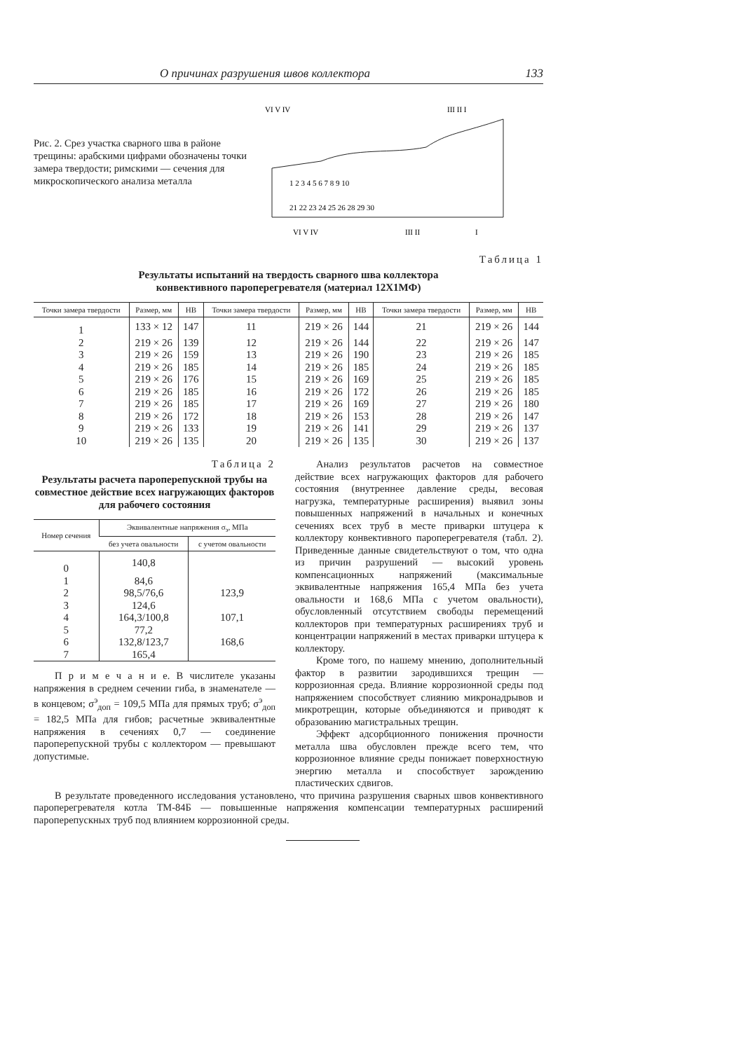О причинах разрушения швов коллектора 133
Рис. 2. Срез участка сварного шва в районе трещины: арабскими цифрами обозначены точки замера твердости; римскими — сечения для микроскопического анализа металла
VI V IV
III II I
VI V IV
III II
I
1 2 3 4 5 6 7 8 9 10
21 22 23 24 25 26 28 29 30
Таблица 1
Результаты испытаний на твердость сварного шва коллектора
конвективного пароперегревателя (материал 12Х1МФ)
| Точки замера твердости | Размер, мм | НВ | Точки замера твердости | Размер, мм | НВ | Точки замера твердости | Размер, мм | НВ |
| --- | --- | --- | --- | --- | --- | --- | --- | --- |
| 1 | 133 × 12 | 147 | 11 | 219 × 26 | 144 | 21 | 219 × 26 | 144 |
| 2 | 219 × 26 | 139 | 12 | 219 × 26 | 144 | 22 | 219 × 26 | 147 |
| 3 | 219 × 26 | 159 | 13 | 219 × 26 | 190 | 23 | 219 × 26 | 185 |
| 4 | 219 × 26 | 185 | 14 | 219 × 26 | 185 | 24 | 219 × 26 | 185 |
| 5 | 219 × 26 | 176 | 15 | 219 × 26 | 169 | 25 | 219 × 26 | 185 |
| 6 | 219 × 26 | 185 | 16 | 219 × 26 | 172 | 26 | 219 × 26 | 185 |
| 7 | 219 × 26 | 185 | 17 | 219 × 26 | 169 | 27 | 219 × 26 | 180 |
| 8 | 219 × 26 | 172 | 18 | 219 × 26 | 153 | 28 | 219 × 26 | 147 |
| 9 | 219 × 26 | 133 | 19 | 219 × 26 | 141 | 29 | 219 × 26 | 137 |
| 10 | 219 × 26 | 135 | 20 | 219 × 26 | 135 | 30 | 219 × 26 | 137 |
Таблица 2
Результаты расчета пароперепускной трубы на совместное действие всех нагружающих факторов для рабочего состояния
| Номер сечения | Эквивалентные напряжения σ<sub>э</sub>, МПа | |
| --- | --- | --- |
| | без учета овальности | с учетом овальности |
| 0 | 140,8 | |
| 1 | 84,6 | |
| 2 | 98,5/76,6 | 123,9 |
| 3 | 124,6 | |
| 4 | 164,3/100,8 | 107,1 |
| 5 | 77,2 | |
| 6 | 132,8/123,7 | 168,6 |
| 7 | 165,4 | |
П р и м е ч а н и е. В числителе указаны напряжения в среднем сечении гиба, в знаменателе — в концевом; σ<sup>э</sup><sub>доп</sub> = 109,5 МПа для прямых труб; σ<sup>э</sup><sub>доп</sub> = 182,5 МПа для гибов; расчетные эквивалентные напряжения в сечениях 0,7 — соединение пароперепускной трубы с коллектором — превышают допустимые.
Анализ результатов расчетов на совместное действие всех нагружающих факторов для рабочего состояния (внутреннее давление среды, весовая нагрузка, температурные расширения) выявил зоны повышенных напряжений в начальных и конечных сечениях всех труб в месте приварки штуцера к коллектору конвективного пароперегревателя (табл. 2). Приведенные данные свидетельствуют о том, что одна из причин разрушений — высокий уровень компенсационных напряжений (максимальные эквивалентные напряжения 165,4 МПа без учета овальности и 168,6 МПа с учетом овальности), обусловленный отсутствием свободы перемещений коллекторов при температурных расширениях труб и концентрации напряжений в местах приварки штуцера к коллектору.
Кроме того, по нашему мнению, дополнительный фактор в развитии зародившихся трещин — коррозионная среда. Влияние коррозионной среды под напряжением способствует слиянию микронадрывов и микротрещин, которые объединяются и приводят к образованию магистральных трещин.
Эффект адсорбционного понижения прочности металла шва обусловлен прежде всего тем, что коррозионное влияние среды понижает поверхностную энергию металла и способствует зарождению пластических сдвигов.
В результате проведенного исследования установлено, что причина разрушения сварных швов конвективного пароперегревателя котла ТМ-84Б — повышенные напряжения компенсации температурных расширений пароперепускных труб под влиянием коррозионной среды.